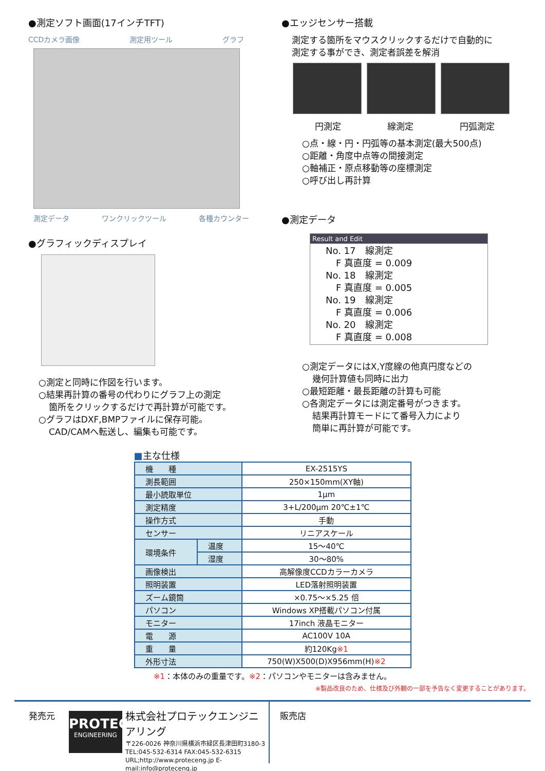●測定ソフト画面(17インチTFT)
CCDカメラ画像 測定用ツール グラフ
測定データ ワンクリックツール 各種カウンター
●グラフィックディスプレイ
○測定と同時に作図を行います。
○結果再計算の番号の代わりにグラフ上の測定
箇所をクリックするだけで再計算が可能です。
○グラフはDXF,BMPファイルに保存可能。
CAD/CAMへ転送し、編集も可能です。
●エッジセンサー搭載
測定する箇所をマウスクリックするだけで自動的に
測定する事ができ、測定者誤差を解消
円測定 線測定 円弧測定
○点・線・円・円弧等の基本測定(最大500点)
○距離・角度中点等の間接測定
○軸補正・原点移動等の座標測定
○呼び出し再計算
●測定データ
Result and Edit
No. 17　線測定
F 真直度 = 0.009
No. 18　線測定
F 真直度 = 0.005
No. 19　線測定
F 真直度 = 0.006
No. 20　線測定
F 真直度 = 0.008
○測定データにはX,Y度線の他真円度などの
幾何計算値も同時に出力
○最短距離・最長距離の計算も可能
○各測定データには測定番号がつきます。
結果再計算モードにて番号入力により
簡単に再計算が可能です。
■主な仕様
| 機 種 | | EX-2515YS |
| 測長範囲 | | 250×150mm(XY軸) |
| 最小読取単位 | | 1μm |
| 測定精度 | | 3+L/200μm 20℃±1℃ |
| 操作方式 | | 手動 |
| センサー | | リニアスケール |
| 環境条件 | 温度 | 15～40℃ |
| | 湿度 | 30～80% |
| 画像検出 | | 高解像度CCDカラーカメラ |
| 照明装置 | | LED落射照明装置 |
| ズーム鏡筒 | | ×0.75～×5.25 倍 |
| パソコン | | Windows XP搭載パソコン付属 |
| モニター | | 17inch 液晶モニター |
| 電 源 | | AC100V 10A |
| 重 量 | | 約120Kg ※1 |
| 外形寸法 | | 750(W)X500(D)X956mm(H) ※2 |
※1：本体のみの重量です。※2：パソコンやモニターは含みません。
※製品改良のため、仕様及び外観の一部を予告なく変更することがあります。
発売元
PROTEC
ENGINEERING
株式会社プロテックエンジニアリング
〒226-0026 神奈川県横浜市緑区長津田町3180-3
TEL:045-532-6314 FAX:045-532-6315
URL;http://www.proteceng.jp E-mail:info@proteceng.jp
販売店